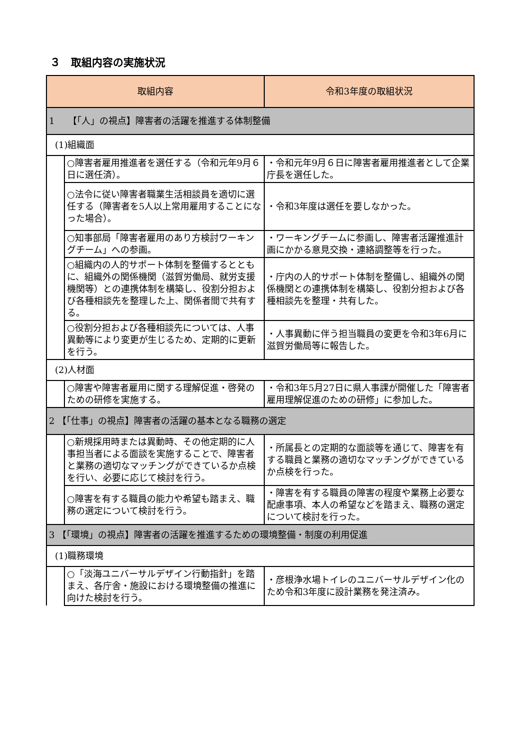３　取組内容の実施状況
| 取組内容 | | 令和3年度の取組状況 |
| --- | --- | --- |
| 1 【「人」の視点】障害者の活躍を推進する体制整備 | | |
| (1)組織面 | | |
| | ○障害者雇用推進者を選任する（令和元年9月６日に選任済）。 | ・令和元年9月６日に障害者雇用推進者として企業庁長を選任した。 |
| | ○法令に従い障害者職業生活相談員を適切に選任する（障害者を5人以上常用雇用することになった場合）。 | ・令和3年度は選任を要しなかった。 |
| | ○知事部局「障害者雇用のあり方検討ワーキングチーム」への参画。 | ・ワーキングチームに参画し、障害者活躍推進計画にかかる意見交換・連絡調整等を行った。 |
| | ○組織内の人的サポート体制を整備するとともに、組織外の関係機関（滋賀労働局、就労支援機関等）との連携体制を構築し、役割分担および各種相談先を整理した上、関係者間で共有する。 | ・庁内の人的サポート体制を整備し、組織外の関係機関との連携体制を構築し、役割分担および各種相談先を整理・共有した。 |
| | ○役割分担および各種相談先については、人事異動等により変更が生じるため、定期的に更新を行う。 | ・人事異動に伴う担当職員の変更を令和3年6月に滋賀労働局等に報告した。 |
| (2)人材面 | | |
| | ○障害や障害者雇用に関する理解促進・啓発のための研修を実施する。 | ・令和3年5月27日に県人事課が開催した「障害者雇用理解促進のための研修」に参加した。 |
| 2 【「仕事」の視点】障害者の活躍の基本となる職務の選定 | | |
| | ○新規採用時または異動時、その他定期的に人事担当者による面談を実施することで、障害者と業務の適切なマッチングができているか点検を行い、必要に応じて検討を行う。 | ・所属長との定期的な面談等を通じて、障害を有する職員と業務の適切なマッチングができているか点検を行った。 |
| | ○障害を有する職員の能力や希望も踏まえ、職務の選定について検討を行う。 | ・障害を有する職員の障害の程度や業務上必要な配慮事項、本人の希望などを踏まえ、職務の選定について検討を行った。 |
| 3 【「環境」の視点】障害者の活躍を推進するための環境整備・制度の利用促進 | | |
| (1)職務環境 | | |
| | ○「淡海ユニバーサルデザイン行動指針」を踏まえ、各庁舎・施設における環境整備の推進に向けた検討を行う。 | ・彦根浄水場トイレのユニバーサルデザイン化のため令和3年度に設計業務を発注済み。 |